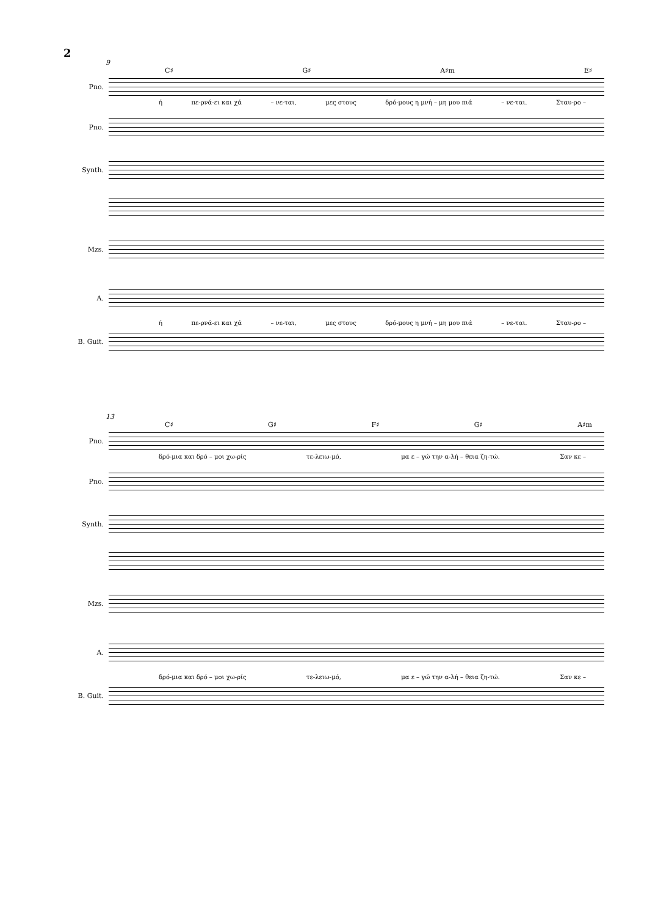2
9
C♯ G♯ A♯m E♯
Pno.
ή πε-ρνά-ει και χά – νε-ται, μες στους δρό-μους η μνή – μη μου πιά – νε-ται. Σταυ-ρο –
Pno.
Synth.
Mzs.
A.
ή πε-ρνά-ει και χά – νε-ται, μες στους δρό-μους η μνή – μη μου πιά – νε-ται. Σταυ-ρο –
B. Guit.
13
C♯ G♯ F♯ G♯ A♯m
Pno.
δρό-μια και δρό – μοι χω-ρίς τε-λειω-μό, μα ε – γώ την α-λή – θεια ζη-τώ. Σαν κε –
Pno.
Synth.
Mzs.
A.
δρό-μια και δρό – μοι χω-ρίς τε-λειω-μό, μα ε – γώ την α-λή – θεια ζη-τώ. Σαν κε –
B. Guit.